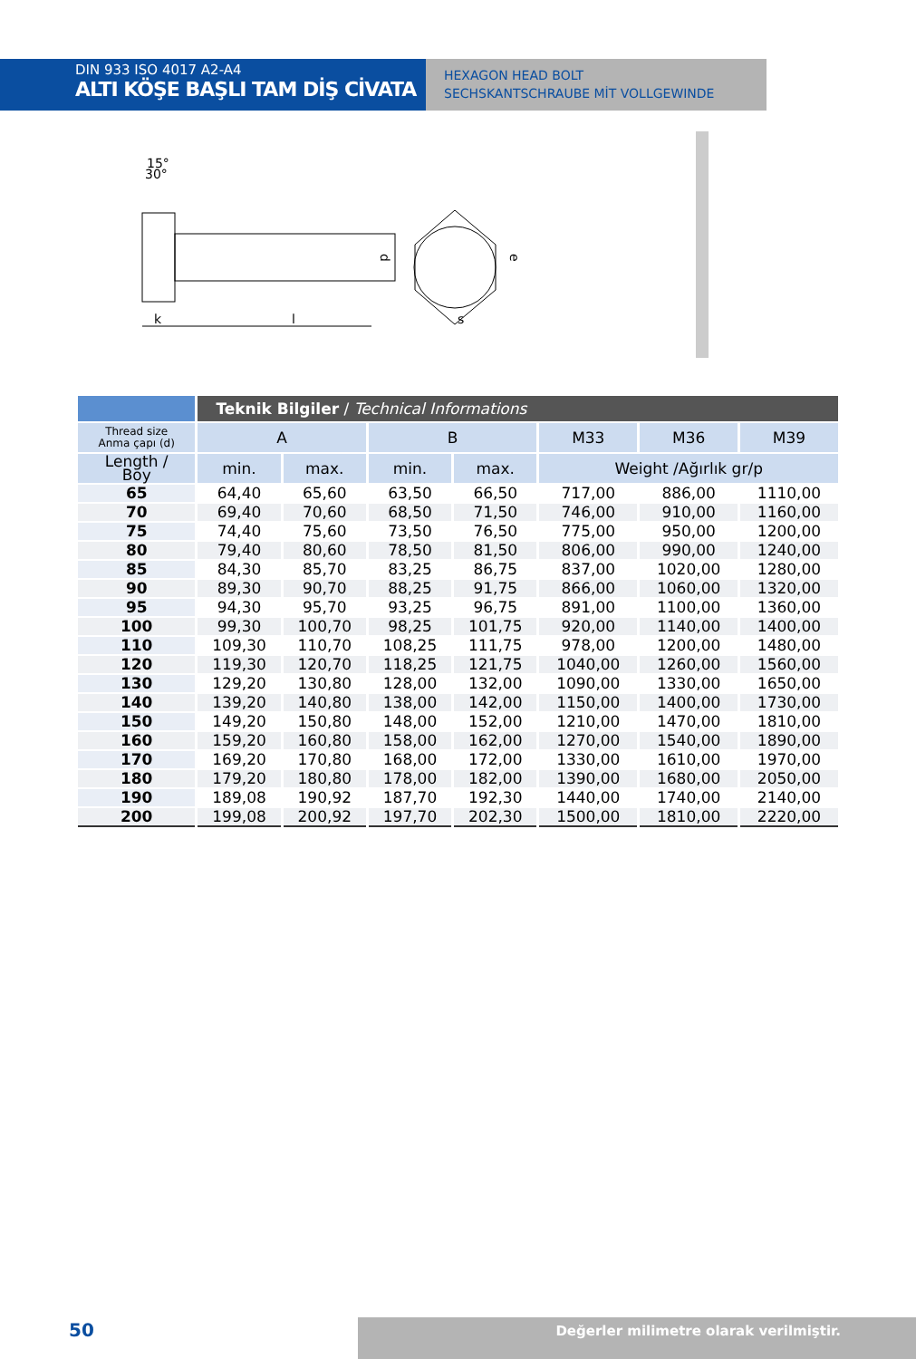DIN 933 ISO 4017 A2-A4
ALTI KÖŞE BAŞLI TAM DİŞ CİVATA
HEXAGON HEAD BOLT
SECHSKANTSCHRAUBE MİT VOLLGEWINDE
15°
30°
d
e
k
l
s
| | Teknik Bilgiler / Technical Informations | | | | | | |
| --- | --- | --- | --- | --- | --- | --- | --- |
| Thread size Anma çapı (d) | A | | B | | M33 | M36 | M39 |
| Length / Boy | min. | max. | min. | max. | Weight /Ağırlık gr/p | | |
| 65 | 64,40 | 65,60 | 63,50 | 66,50 | 717,00 | 886,00 | 1110,00 |
| 70 | 69,40 | 70,60 | 68,50 | 71,50 | 746,00 | 910,00 | 1160,00 |
| 75 | 74,40 | 75,60 | 73,50 | 76,50 | 775,00 | 950,00 | 1200,00 |
| 80 | 79,40 | 80,60 | 78,50 | 81,50 | 806,00 | 990,00 | 1240,00 |
| 85 | 84,30 | 85,70 | 83,25 | 86,75 | 837,00 | 1020,00 | 1280,00 |
| 90 | 89,30 | 90,70 | 88,25 | 91,75 | 866,00 | 1060,00 | 1320,00 |
| 95 | 94,30 | 95,70 | 93,25 | 96,75 | 891,00 | 1100,00 | 1360,00 |
| 100 | 99,30 | 100,70 | 98,25 | 101,75 | 920,00 | 1140,00 | 1400,00 |
| 110 | 109,30 | 110,70 | 108,25 | 111,75 | 978,00 | 1200,00 | 1480,00 |
| 120 | 119,30 | 120,70 | 118,25 | 121,75 | 1040,00 | 1260,00 | 1560,00 |
| 130 | 129,20 | 130,80 | 128,00 | 132,00 | 1090,00 | 1330,00 | 1650,00 |
| 140 | 139,20 | 140,80 | 138,00 | 142,00 | 1150,00 | 1400,00 | 1730,00 |
| 150 | 149,20 | 150,80 | 148,00 | 152,00 | 1210,00 | 1470,00 | 1810,00 |
| 160 | 159,20 | 160,80 | 158,00 | 162,00 | 1270,00 | 1540,00 | 1890,00 |
| 170 | 169,20 | 170,80 | 168,00 | 172,00 | 1330,00 | 1610,00 | 1970,00 |
| 180 | 179,20 | 180,80 | 178,00 | 182,00 | 1390,00 | 1680,00 | 2050,00 |
| 190 | 189,08 | 190,92 | 187,70 | 192,30 | 1440,00 | 1740,00 | 2140,00 |
| 200 | 199,08 | 200,92 | 197,70 | 202,30 | 1500,00 | 1810,00 | 2220,00 |
50
Değerler milimetre olarak verilmiştir.